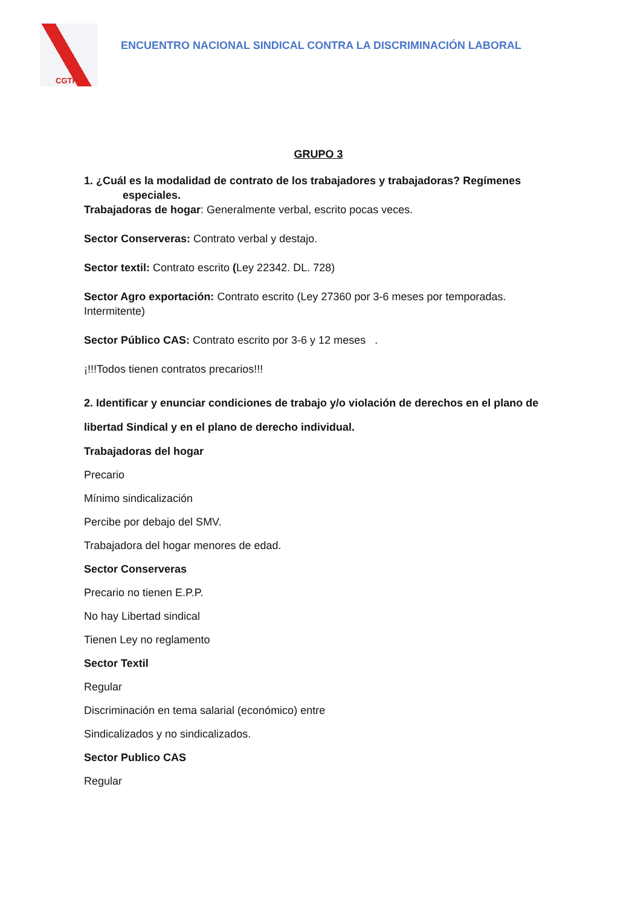CGTP
ENCUENTRO NACIONAL SINDICAL CONTRA LA DISCRIMINACIÓN LABORAL
GRUPO 3
1. ¿Cuál es la modalidad de contrato de los trabajadores y trabajadoras? Regímenes
especiales.
Trabajadoras de hogar: Generalmente verbal, escrito pocas veces.
Sector Conserveras: Contrato verbal y destajo.
Sector textil: Contrato escrito (Ley 22342. DL. 728)
Sector Agro exportación: Contrato escrito (Ley 27360 por 3-6 meses por temporadas. Intermitente)
Sector Público CAS: Contrato escrito por 3-6 y 12 meses .
¡!!!Todos tienen contratos precarios!!!
2. Identificar y enunciar condiciones de trabajo y/o violación de derechos en el plano de libertad Sindical y en el plano de derecho individual.
Trabajadoras del hogar
Precario
Mínimo sindicalización
Percibe por debajo del SMV.
Trabajadora del hogar menores de edad.
Sector Conserveras
Precario no tienen E.P.P.
No hay Libertad sindical
Tienen Ley no reglamento
Sector Textil
Regular
Discriminación en tema salarial (económico) entre
Sindicalizados y no sindicalizados.
Sector Publico CAS
Regular